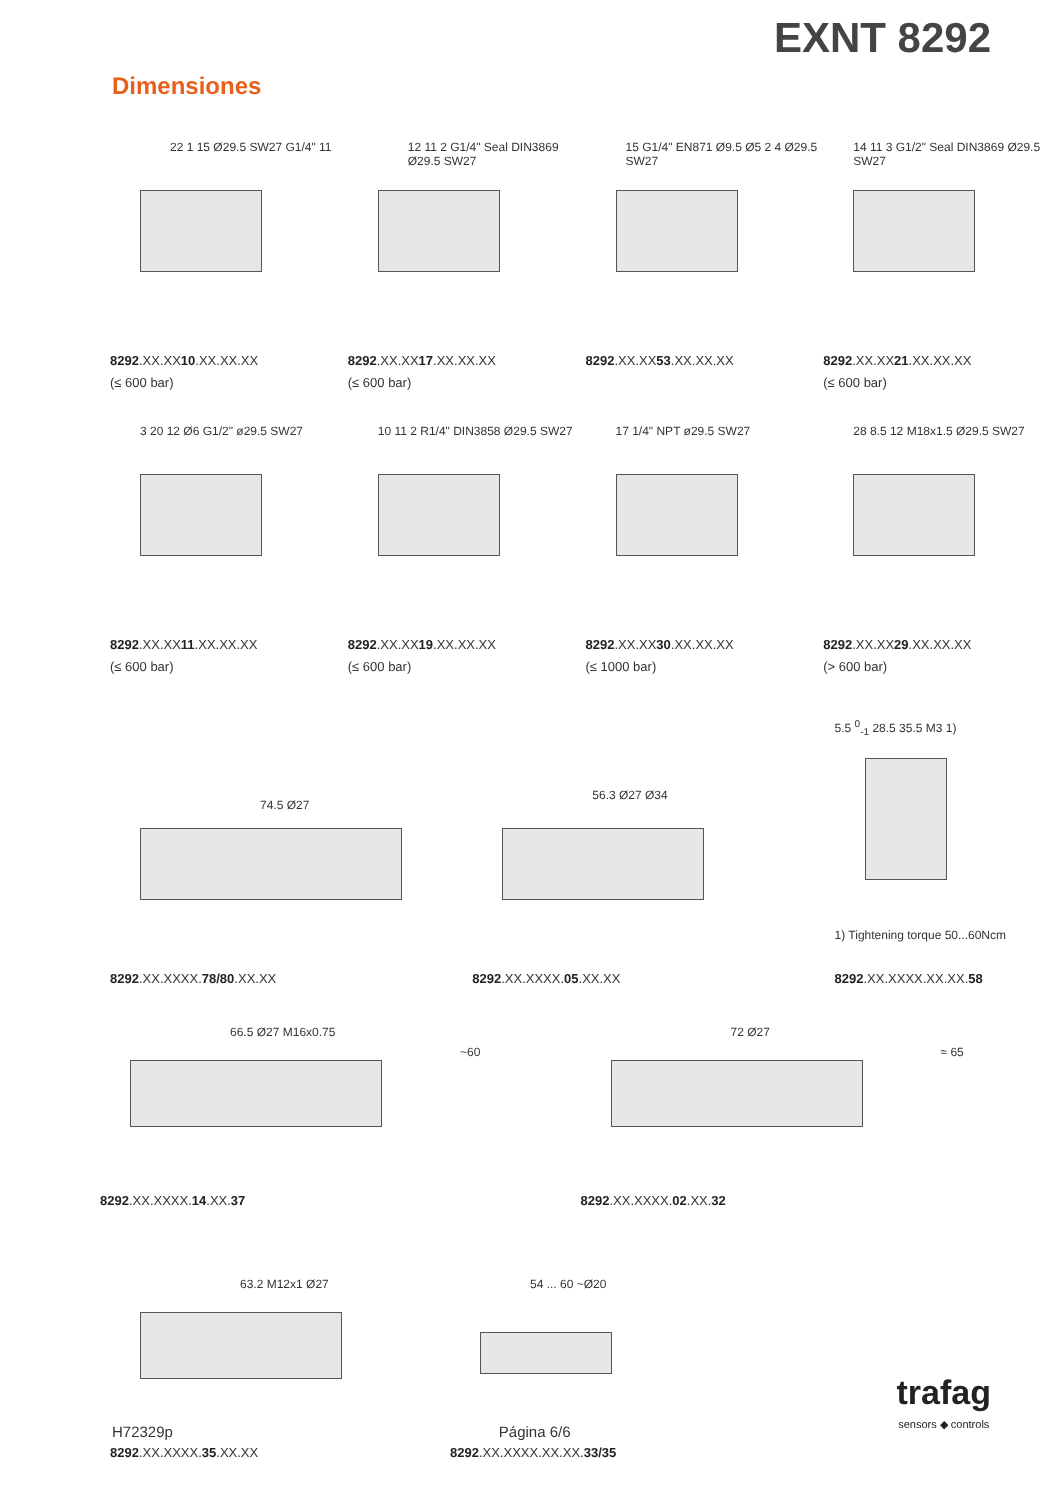EXNT 8292
Dimensiones
22 1 15 Ø29.5 SW27 G1/4" 11
8292.XX.XX10.XX.XX.XX
(≤ 600 bar)
12 11 2 G1/4" Seal DIN3869 Ø29.5 SW27
8292.XX.XX17.XX.XX.XX
(≤ 600 bar)
15 G1/4" EN871 Ø9.5 Ø5 2 4 Ø29.5 SW27
8292.XX.XX53.XX.XX.XX
14 11 3 G1/2" Seal DIN3869 Ø29.5 SW27
8292.XX.XX21.XX.XX.XX
(≤ 600 bar)
3 20 12 Ø6 G1/2" ø29.5 SW27
8292.XX.XX11.XX.XX.XX
(≤ 600 bar)
10 11 2 R1/4" DIN3858 Ø29.5 SW27
8292.XX.XX19.XX.XX.XX
(≤ 600 bar)
17 1/4" NPT ø29.5 SW27
8292.XX.XX30.XX.XX.XX
(≤ 1000 bar)
28 8.5 12 M18x1.5 Ø29.5 SW27
8292.XX.XX29.XX.XX.XX
(> 600 bar)
74.5 Ø27
8292.XX.XXXX.78/80.XX.XX
56.3 Ø27 Ø34
8292.XX.XXXX.05.XX.XX
5.5 <sup>0</sup><sub>-1</sub> 28.5 35.5 M3 1)
1) Tightening torque 50...60Ncm
8292.XX.XXXX.XX.XX.58
66.5 Ø27 M16x0.75
~60
8292.XX.XXXX.14.XX.37
72 Ø27
≈ 65
8292.XX.XXXX.02.XX.32
63.2 M12x1 Ø27
8292.XX.XXXX.35.XX.XX
54 ... 60 ~Ø20
8292.XX.XXXX.XX.XX.33/35
H72329p
Página 6/6
trafag
sensors ◆ controls